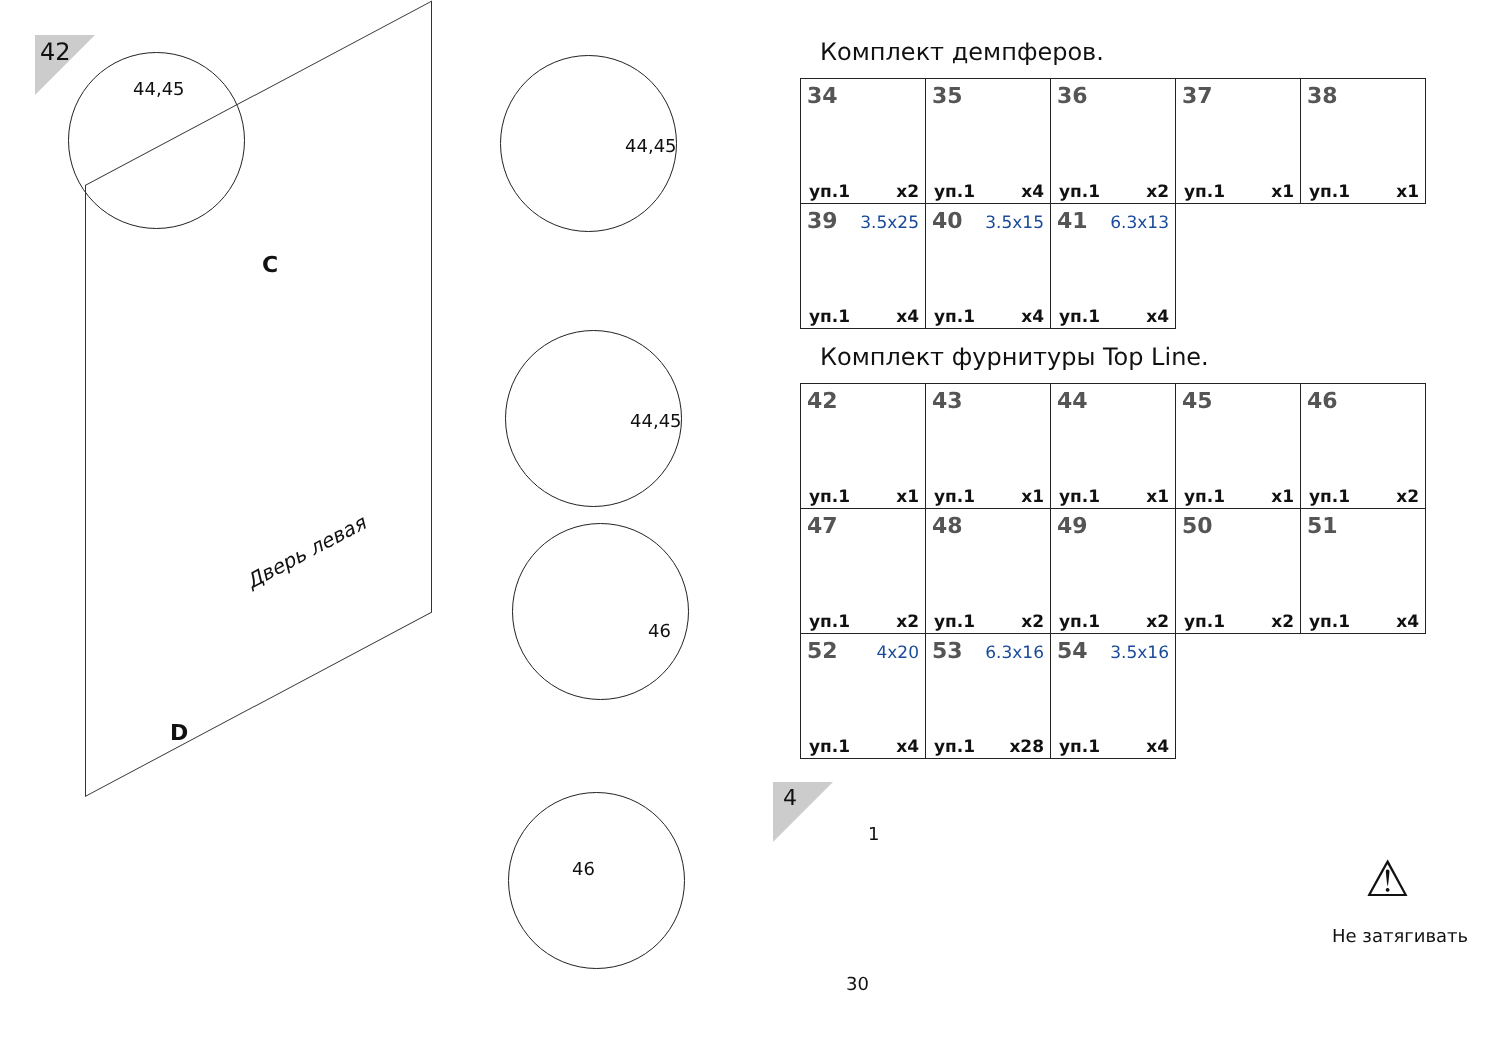42
44,45
44,45
44,45
46
46
Дверь левая
C
D
Комплект демпферов.
| 34 уп.1 x2 | 35 уп.1 x4 | 36 уп.1 x2 | 37 уп.1 x1 | 38 уп.1 x1 |
| 39 3.5x25 уп.1 x4 | 40 3.5x15 уп.1 x4 | 41 6.3x13 уп.1 x4 | | |
Комплект фурнитуры Top Line.
| 42 уп.1 x1 | 43 уп.1 x1 | 44 уп.1 x1 | 45 уп.1 x1 | 46 уп.1 x2 |
| 47 уп.1 x2 | 48 уп.1 x2 | 49 уп.1 x2 | 50 уп.1 x2 | 51 уп.1 x4 |
| 52 4x20 уп.1 x4 | 53 6.3x16 уп.1 x28 | 54 3.5x16 уп.1 x4 | | |
4
1
30
Не затягивать
⚠